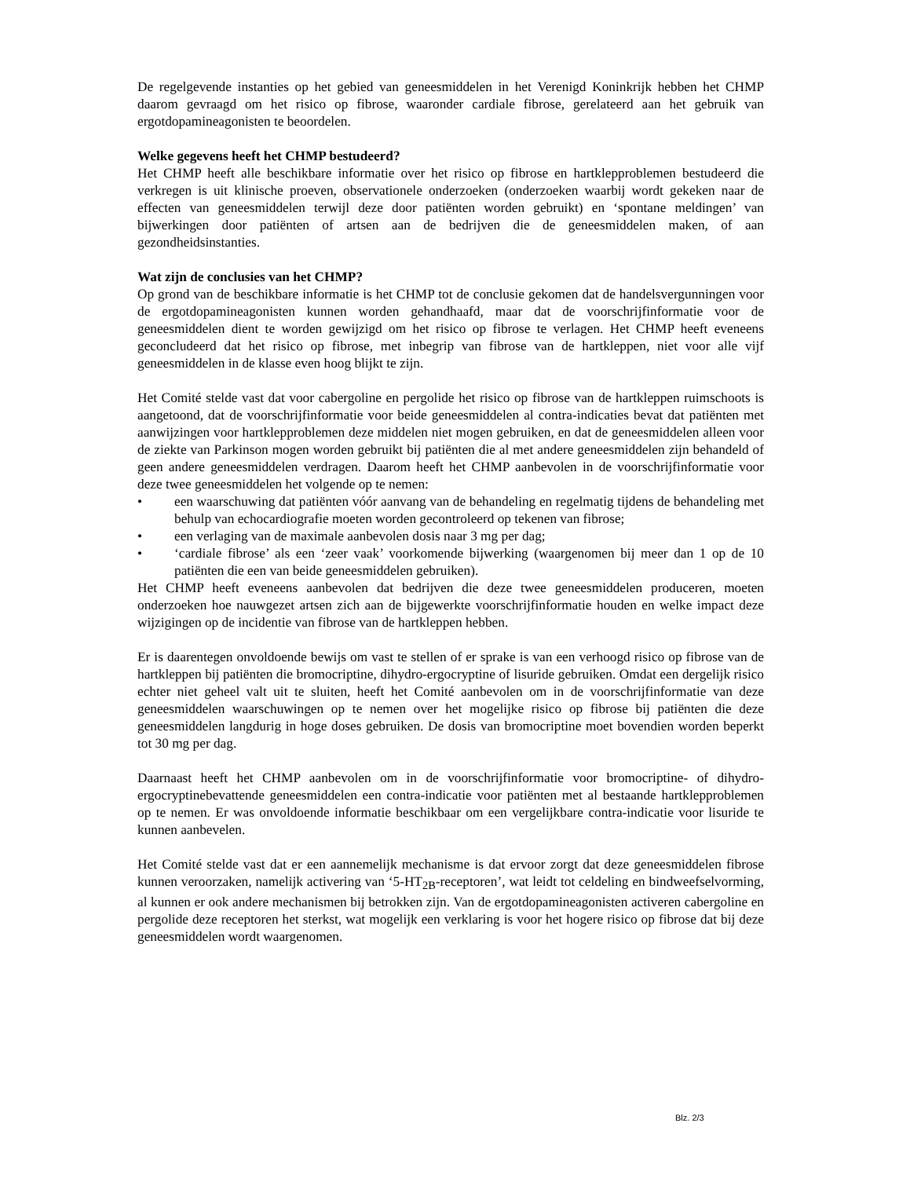De regelgevende instanties op het gebied van geneesmiddelen in het Verenigd Koninkrijk hebben het CHMP daarom gevraagd om het risico op fibrose, waaronder cardiale fibrose, gerelateerd aan het gebruik van ergotdopamineagonisten te beoordelen.
Welke gegevens heeft het CHMP bestudeerd?
Het CHMP heeft alle beschikbare informatie over het risico op fibrose en hartklepproblemen bestudeerd die verkregen is uit klinische proeven, observationele onderzoeken (onderzoeken waarbij wordt gekeken naar de effecten van geneesmiddelen terwijl deze door patiënten worden gebruikt) en ‘spontane meldingen’ van bijwerkingen door patiënten of artsen aan de bedrijven die de geneesmiddelen maken, of aan gezondheidsinstanties.
Wat zijn de conclusies van het CHMP?
Op grond van de beschikbare informatie is het CHMP tot de conclusie gekomen dat de handelsvergunningen voor de ergotdopamineagonisten kunnen worden gehandhaafd, maar dat de voorschrijfinformatie voor de geneesmiddelen dient te worden gewijzigd om het risico op fibrose te verlagen. Het CHMP heeft eveneens geconcludeerd dat het risico op fibrose, met inbegrip van fibrose van de hartkleppen, niet voor alle vijf geneesmiddelen in de klasse even hoog blijkt te zijn.
Het Comité stelde vast dat voor cabergoline en pergolide het risico op fibrose van de hartkleppen ruimschoots is aangetoond, dat de voorschrijfinformatie voor beide geneesmiddelen al contra-indicaties bevat dat patiënten met aanwijzingen voor hartklepproblemen deze middelen niet mogen gebruiken, en dat de geneesmiddelen alleen voor de ziekte van Parkinson mogen worden gebruikt bij patiënten die al met andere geneesmiddelen zijn behandeld of geen andere geneesmiddelen verdragen. Daarom heeft het CHMP aanbevolen in de voorschrijfinformatie voor deze twee geneesmiddelen het volgende op te nemen:
• een waarschuwing dat patiënten vóór aanvang van de behandeling en regelmatig tijdens de behandeling met behulp van echocardiografie moeten worden gecontroleerd op tekenen van fibrose;
• een verlaging van de maximale aanbevolen dosis naar 3 mg per dag;
• ‘cardiale fibrose’ als een ‘zeer vaak’ voorkomende bijwerking (waargenomen bij meer dan 1 op de 10 patiënten die een van beide geneesmiddelen gebruiken).
Het CHMP heeft eveneens aanbevolen dat bedrijven die deze twee geneesmiddelen produceren, moeten onderzoeken hoe nauwgezet artsen zich aan de bijgewerkte voorschrijfinformatie houden en welke impact deze wijzigingen op de incidentie van fibrose van de hartkleppen hebben.
Er is daarentegen onvoldoende bewijs om vast te stellen of er sprake is van een verhoogd risico op fibrose van de hartkleppen bij patiënten die bromocriptine, dihydro-ergocryptine of lisuride gebruiken. Omdat een dergelijk risico echter niet geheel valt uit te sluiten, heeft het Comité aanbevolen om in de voorschrijfinformatie van deze geneesmiddelen waarschuwingen op te nemen over het mogelijke risico op fibrose bij patiënten die deze geneesmiddelen langdurig in hoge doses gebruiken. De dosis van bromocriptine moet bovendien worden beperkt tot 30 mg per dag.
Daarnaast heeft het CHMP aanbevolen om in de voorschrijfinformatie voor bromocriptine- of dihydro-ergocryptinebevattende geneesmiddelen een contra-indicatie voor patiënten met al bestaande hartklepproblemen op te nemen. Er was onvoldoende informatie beschikbaar om een vergelijkbare contra-indicatie voor lisuride te kunnen aanbevelen.
Het Comité stelde vast dat er een aannemelijk mechanisme is dat ervoor zorgt dat deze geneesmiddelen fibrose kunnen veroorzaken, namelijk activering van ‘5-HT<sub>2B</sub>-receptoren’, wat leidt tot celdeling en bindweefselvorming, al kunnen er ook andere mechanismen bij betrokken zijn. Van de ergotdopamineagonisten activeren cabergoline en pergolide deze receptoren het sterkst, wat mogelijk een verklaring is voor het hogere risico op fibrose dat bij deze geneesmiddelen wordt waargenomen.
Blz. 2/3